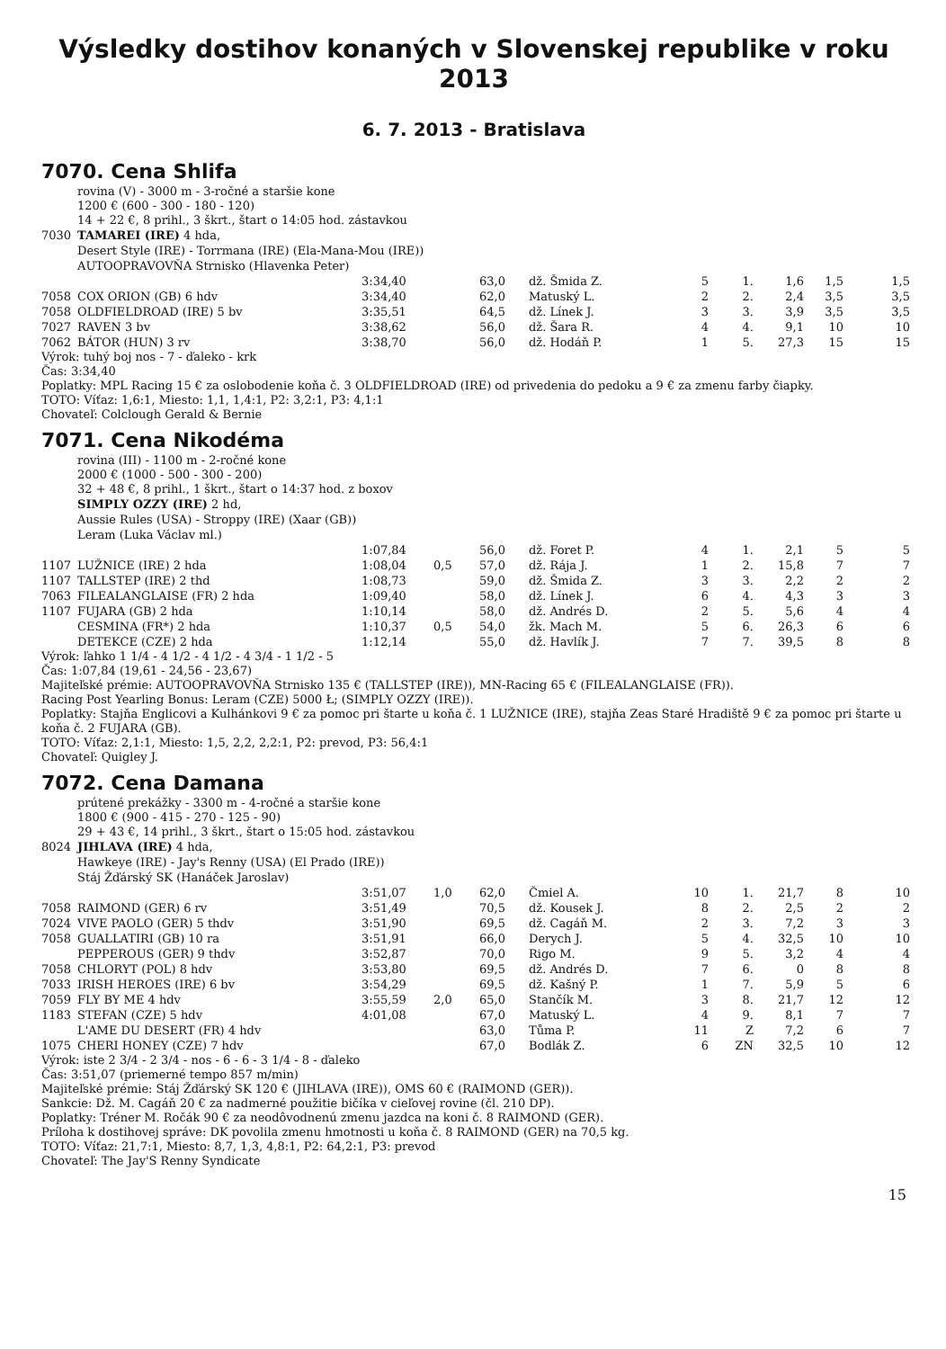Výsledky dostihov konaných v Slovenskej republike v roku 2013
6. 7. 2013 - Bratislava
7070. Cena Shlifa
rovina (V) - 3000 m - 3-ročné a staršie kone
1200 € (600 - 300 - 180 - 120)
14 + 22 €, 8 prihl., 3 škrt., štart o 14:05 hod. zástavkou
| 7030 | TAMAREI (IRE) 4 hda, | | | | | | | | | |
| | Desert Style (IRE) - Torrmana (IRE) (Ela-Mana-Mou (IRE)) | | | | | | | | | |
| | AUTOOPRAVOVŇA Strnisko (Hlavenka Peter) | | | | | | | | | |
| | | 3:34,40 | | 63,0 | dž. Šmida Z. | 5 | 1. | 1,6 | 1,5 | 1,5 |
| 7058 | COX ORION (GB) 6 hdv | 3:34,40 | | 62,0 | Matuský L. | 2 | 2. | 2,4 | 3,5 | 3,5 |
| 7058 | OLDFIELDROAD (IRE) 5 bv | 3:35,51 | | 64,5 | dž. Línek J. | 3 | 3. | 3,9 | 3,5 | 3,5 |
| 7027 | RAVEN 3 bv | 3:38,62 | | 56,0 | dž. Šara R. | 4 | 4. | 9,1 | 10 | 10 |
| 7062 | BÁTOR (HUN) 3 rv | 3:38,70 | | 56,0 | dž. Hodáň P. | 1 | 5. | 27,3 | 15 | 15 |
Výrok: tuhý boj nos - 7 - ďaleko - krk
Čas: 3:34,40
Poplatky: MPL Racing 15 € za oslobodenie koňa č. 3 OLDFIELDROAD (IRE) od privedenia do pedoku a 9 € za zmenu farby čiapky.
TOTO: Víťaz: 1,6:1, Miesto: 1,1, 1,4:1, P2: 3,2:1, P3: 4,1:1
Chovateľ: Colclough Gerald & Bernie
7071. Cena Nikodéma
rovina (III) - 1100 m - 2-ročné kone
2000 € (1000 - 500 - 300 - 200)
32 + 48 €, 8 prihl., 1 škrt., štart o 14:37 hod. z boxov
| | SIMPLY OZZY (IRE) 2 hd, | | | | | | | | | |
| | Aussie Rules (USA) - Stroppy (IRE) (Xaar (GB)) | | | | | | | | | |
| | Leram (Luka Václav ml.) | | | | | | | | | |
| | | 1:07,84 | | 56,0 | dž. Foret P. | 4 | 1. | 2,1 | 5 | 5 |
| 1107 | LUŽNICE (IRE) 2 hda | 1:08,04 | 0,5 | 57,0 | dž. Rája J. | 1 | 2. | 15,8 | 7 | 7 |
| 1107 | TALLSTEP (IRE) 2 thd | 1:08,73 | | 59,0 | dž. Šmida Z. | 3 | 3. | 2,2 | 2 | 2 |
| 7063 | FILEALANGLAISE (FR) 2 hda | 1:09,40 | | 58,0 | dž. Línek J. | 6 | 4. | 4,3 | 3 | 3 |
| 1107 | FUJARA (GB) 2 hda | 1:10,14 | | 58,0 | dž. Andrés D. | 2 | 5. | 5,6 | 4 | 4 |
| | CESMINA (FR*) 2 hda | 1:10,37 | 0,5 | 54,0 | žk. Mach M. | 5 | 6. | 26,3 | 6 | 6 |
| | DETEKCE (CZE) 2 hda | 1:12,14 | | 55,0 | dž. Havlík J. | 7 | 7. | 39,5 | 8 | 8 |
Výrok: ľahko 1 1/4 - 4 1/2 - 4 1/2 - 4 3/4 - 1 1/2 - 5
Čas: 1:07,84 (19,61 - 24,56 - 23,67)
Majiteľské prémie: AUTOOPRAVOVŇA Strnisko 135 € (TALLSTEP (IRE)), MN-Racing 65 € (FILEALANGLAISE (FR)).
Racing Post Yearling Bonus: Leram (CZE) 5000 Ł; (SIMPLY OZZY (IRE)).
Poplatky: Stajňa Englicovi a Kulhánkovi 9 € za pomoc pri štarte u koňa č. 1 LUŽNICE (IRE), stajňa Zeas Staré Hradiště 9 € za pomoc pri štarte u koňa č. 2 FUJARA (GB).
TOTO: Víťaz: 2,1:1, Miesto: 1,5, 2,2, 2,2:1, P2: prevod, P3: 56,4:1
Chovateľ: Quigley J.
7072. Cena Damana
prútené prekážky - 3300 m - 4-ročné a staršie kone
1800 € (900 - 415 - 270 - 125 - 90)
29 + 43 €, 14 prihl., 3 škrt., štart o 15:05 hod. zástavkou
| 8024 | JIHLAVA (IRE) 4 hda, | | | | | | | | | |
| | Hawkeye (IRE) - Jay's Renny (USA) (El Prado (IRE)) | | | | | | | | | |
| | Stáj Žďárský SK (Hanáček Jaroslav) | | | | | | | | | |
| | | 3:51,07 | 1,0 | 62,0 | Čmiel A. | 10 | 1. | 21,7 | 8 | 10 |
| 7058 | RAIMOND (GER) 6 rv | 3:51,49 | | 70,5 | dž. Kousek J. | 8 | 2. | 2,5 | 2 | 2 |
| 7024 | VIVE PAOLO (GER) 5 thdv | 3:51,90 | | 69,5 | dž. Cagáň M. | 2 | 3. | 7,2 | 3 | 3 |
| 7058 | GUALLATIRI (GB) 10 ra | 3:51,91 | | 66,0 | Derych J. | 5 | 4. | 32,5 | 10 | 10 |
| | PEPPEROUS (GER) 9 thdv | 3:52,87 | | 70,0 | Rigo M. | 9 | 5. | 3,2 | 4 | 4 |
| 7058 | CHLORYT (POL) 8 hdv | 3:53,80 | | 69,5 | dž. Andrés D. | 7 | 6. | 0 | 8 | 8 |
| 7033 | IRISH HEROES (IRE) 6 bv | 3:54,29 | | 69,5 | dž. Kašný P. | 1 | 7. | 5,9 | 5 | 6 |
| 7059 | FLY BY ME 4 hdv | 3:55,59 | 2,0 | 65,0 | Stančík M. | 3 | 8. | 21,7 | 12 | 12 |
| 1183 | STEFAN (CZE) 5 hdv | 4:01,08 | | 67,0 | Matuský L. | 4 | 9. | 8,1 | 7 | 7 |
| | L'AME DU DESERT (FR) 4 hdv | | | 63,0 | Tůma P. | 11 | Z | 7,2 | 6 | 7 |
| 1075 | CHERI HONEY (CZE) 7 hdv | | | 67,0 | Bodlák Z. | 6 | ZN | 32,5 | 10 | 12 |
Výrok: iste 2 3/4 - 2 3/4 - nos - 6 - 6 - 3 1/4 - 8 - ďaleko
Čas: 3:51,07 (priemerné tempo 857 m/min)
Majiteľské prémie: Stáj Žďárský SK 120 € (JIHLAVA (IRE)), OMS 60 € (RAIMOND (GER)).
Sankcie: Dž. M. Cagáň 20 € za nadmerné použitie bičíka v cieľovej rovine (čl. 210 DP).
Poplatky: Tréner M. Ročák 90 € za neodôvodnenú zmenu jazdca na koni č. 8 RAIMOND (GER).
Príloha k dostihovej správe: DK povolila zmenu hmotnosti u koňa č. 8 RAIMOND (GER) na 70,5 kg.
TOTO: Víťaz: 21,7:1, Miesto: 8,7, 1,3, 4,8:1, P2: 64,2:1, P3: prevod
Chovateľ: The Jay'S Renny Syndicate
15